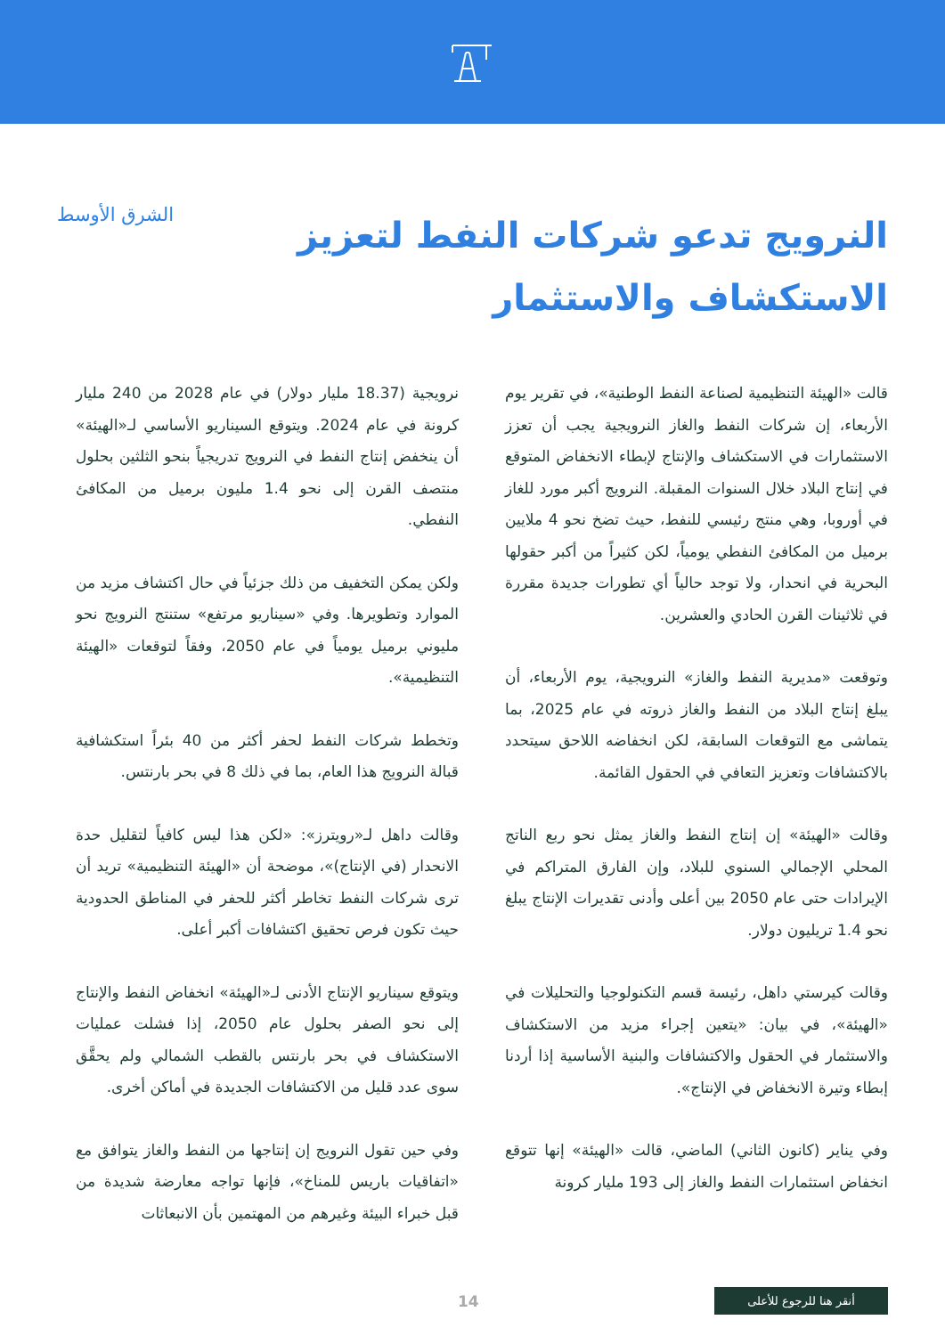النرويج تدعو شركات النفط لتعزيز الاستكشاف والاستثمار
الشرق الأوسط
قالت «الهيئة التنظيمية لصناعة النفط الوطنية»، في تقرير يوم الأربعاء، إن شركات النفط والغاز النرويجية يجب أن تعزز الاستثمارات في الاستكشاف والإنتاج لإبطاء الانخفاض المتوقع في إنتاج البلاد خلال السنوات المقبلة. النرويج أكبر مورد للغاز في أوروبا، وهي منتج رئيسي للنفط، حيث تضخ نحو 4 ملايين برميل من المكافئ النفطي يومياً، لكن كثيراً من أكبر حقولها البحرية في انحدار، ولا توجد حالياً أي تطورات جديدة مقررة في ثلاثينات القرن الحادي والعشرين.
وتوقعت «مديرية النفط والغاز» النرويجية، يوم الأربعاء، أن يبلغ إنتاج البلاد من النفط والغاز ذروته في عام 2025، بما يتماشى مع التوقعات السابقة، لكن انخفاضه اللاحق سيتحدد بالاكتشافات وتعزيز التعافي في الحقول القائمة.
وقالت «الهيئة» إن إنتاج النفط والغاز يمثل نحو ربع الناتج المحلي الإجمالي السنوي للبلاد، وإن الفارق المتراكم في الإيرادات حتى عام 2050 بين أعلى وأدنى تقديرات الإنتاج يبلغ نحو 1.4 تريليون دولار.
وقالت كيرستي داهل، رئيسة قسم التكنولوجيا والتحليلات في «الهيئة»، في بيان: «يتعين إجراء مزيد من الاستكشاف والاستثمار في الحقول والاكتشافات والبنية الأساسية إذا أردنا إبطاء وتيرة الانخفاض في الإنتاج».
وفي يناير (كانون الثاني) الماضي، قالت «الهيئة» إنها تتوقع انخفاض استثمارات النفط والغاز إلى 193 مليار كرونة
نرويجية (18.37 مليار دولار) في عام 2028 من 240 مليار كرونة في عام 2024. ويتوقع السيناريو الأساسي لـ«الهيئة» أن ينخفض إنتاج النفط في النرويج تدريجياً بنحو الثلثين بحلول منتصف القرن إلى نحو 1.4 مليون برميل من المكافئ النفطي.
ولكن يمكن التخفيف من ذلك جزئياً في حال اكتشاف مزيد من الموارد وتطويرها. وفي «سيناريو مرتفع» ستنتج النرويج نحو مليوني برميل يومياً في عام 2050، وفقاً لتوقعات «الهيئة التنظيمية».
وتخطط شركات النفط لحفر أكثر من 40 بئراً استكشافية قبالة النرويج هذا العام، بما في ذلك 8 في بحر بارنتس.
وقالت داهل لـ«رويترز»: «لكن هذا ليس كافياً لتقليل حدة الانحدار (في الإنتاج)»، موضحة أن «الهيئة التنظيمية» تريد أن ترى شركات النفط تخاطر أكثر للحفر في المناطق الحدودية حيث تكون فرص تحقيق اكتشافات أكبر أعلى.
ويتوقع سيناريو الإنتاج الأدنى لـ«الهيئة» انخفاض النفط والإنتاج إلى نحو الصفر بحلول عام 2050، إذا فشلت عمليات الاستكشاف في بحر بارنتس بالقطب الشمالي ولم يحقَّق سوى عدد قليل من الاكتشافات الجديدة في أماكن أخرى.
وفي حين تقول النرويج إن إنتاجها من النفط والغاز يتوافق مع «اتفاقيات باريس للمناخ»، فإنها تواجه معارضة شديدة من قبل خبراء البيئة وغيرهم من المهتمين بأن الانبعاثات
أنقر هنا للرجوع للأعلى
14